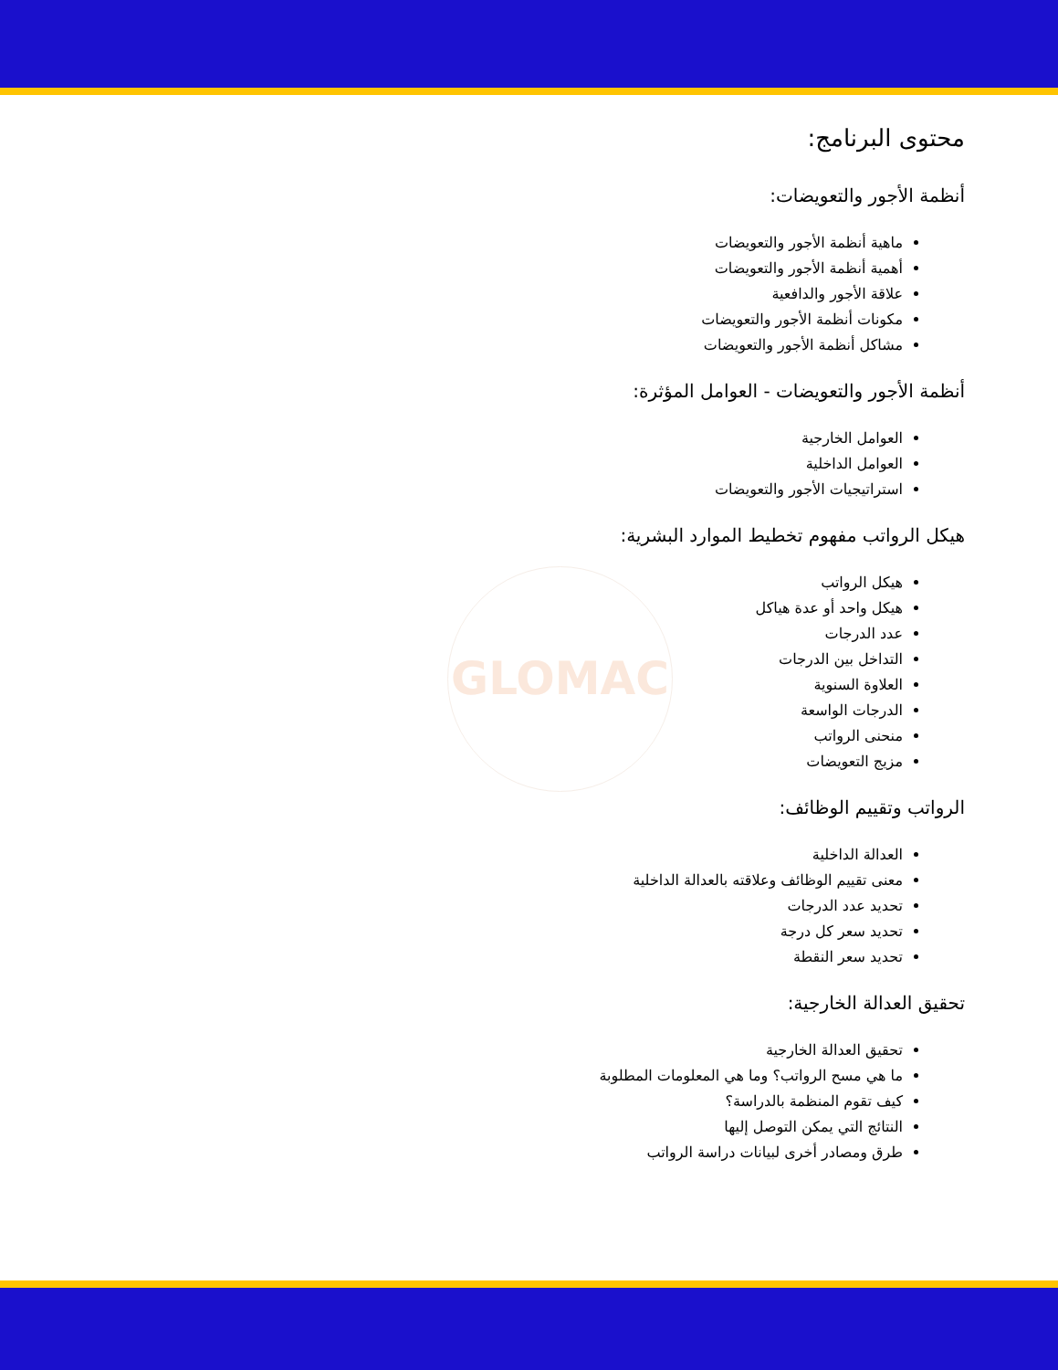GLOMAC
محتوى البرنامج:
أنظمة الأجور والتعويضات:
ماهية أنظمة الأجور والتعويضات
أهمية أنظمة الأجور والتعويضات
علاقة الأجور والدافعية
مكونات أنظمة الأجور والتعويضات
مشاكل أنظمة الأجور والتعويضات
أنظمة الأجور والتعويضات - العوامل المؤثرة:
العوامل الخارجية
العوامل الداخلية
استراتيجيات الأجور والتعويضات
هيكل الرواتب مفهوم تخطيط الموارد البشرية:
هيكل الرواتب
هيكل واحد أو عدة هياكل
عدد الدرجات
التداخل بين الدرجات
العلاوة السنوية
الدرجات الواسعة
منحنى الرواتب
مزيج التعويضات
الرواتب وتقييم الوظائف:
العدالة الداخلية
معنى تقييم الوظائف وعلاقته بالعدالة الداخلية
تحديد عدد الدرجات
تحديد سعر كل درجة
تحديد سعر النقطة
تحقيق العدالة الخارجية:
تحقيق العدالة الخارجية
ما هي مسح الرواتب؟ وما هي المعلومات المطلوبة
كيف تقوم المنظمة بالدراسة؟
النتائج التي يمكن التوصل إليها
طرق ومصادر أخرى لبيانات دراسة الرواتب